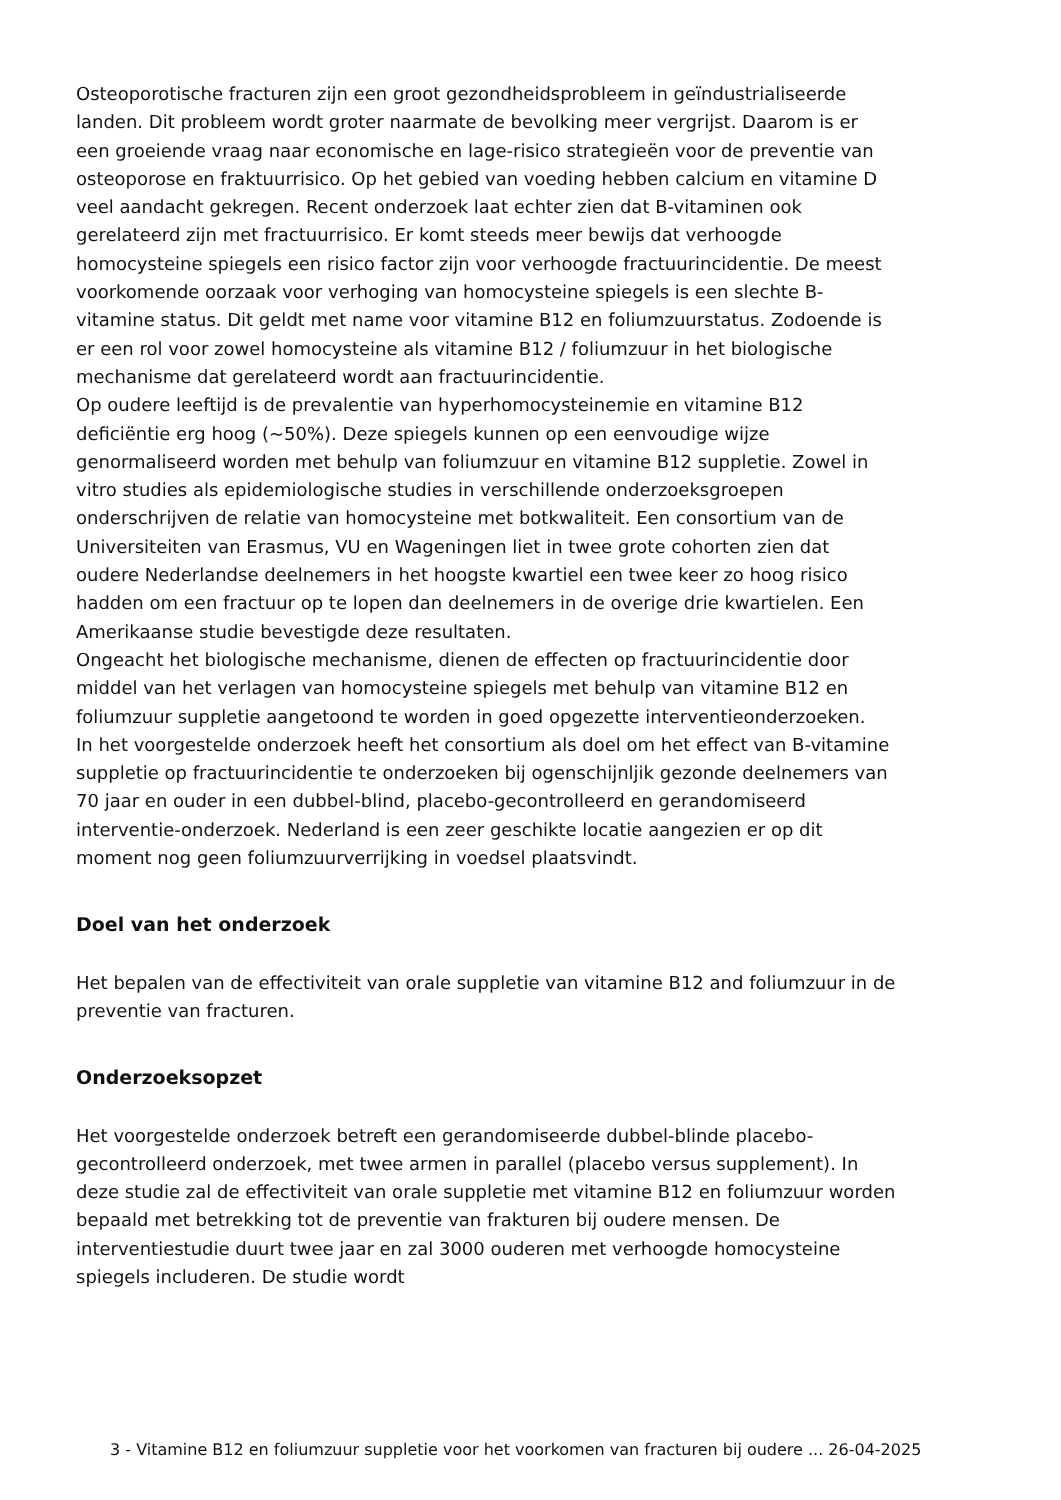Osteoporotische fracturen zijn een groot gezondheidsprobleem in geïndustrialiseerde landen. Dit probleem wordt groter naarmate de bevolking meer vergrijst. Daarom is er een groeiende vraag naar economische en lage-risico strategieën voor de preventie van osteoporose en fraktuurrisico. Op het gebied van voeding hebben calcium en vitamine D veel aandacht gekregen. Recent onderzoek laat echter zien dat B-vitaminen ook gerelateerd zijn met fractuurrisico. Er komt steeds meer bewijs dat verhoogde homocysteine spiegels een risico factor zijn voor verhoogde fractuurincidentie. De meest voorkomende oorzaak voor verhoging van homocysteine spiegels is een slechte B-vitamine status. Dit geldt met name voor vitamine B12 en foliumzuurstatus. Zodoende is er een rol voor zowel homocysteine als vitamine B12 / foliumzuur in het biologische mechanisme dat gerelateerd wordt aan fractuurincidentie.
Op oudere leeftijd is de prevalentie van hyperhomocysteinemie en vitamine B12 deficiëntie erg hoog (~50%). Deze spiegels kunnen op een eenvoudige wijze genormaliseerd worden met behulp van foliumzuur en vitamine B12 suppletie. Zowel in vitro studies als epidemiologische studies in verschillende onderzoeksgroepen onderschrijven de relatie van homocysteine met botkwaliteit. Een consortium van de Universiteiten van Erasmus, VU en Wageningen liet in twee grote cohorten zien dat oudere Nederlandse deelnemers in het hoogste kwartiel een twee keer zo hoog risico hadden om een fractuur op te lopen dan deelnemers in de overige drie kwartielen. Een Amerikaanse studie bevestigde deze resultaten.
Ongeacht het biologische mechanisme, dienen de effecten op fractuurincidentie door middel van het verlagen van homocysteine spiegels met behulp van vitamine B12 en foliumzuur suppletie aangetoond te worden in goed opgezette interventieonderzoeken.
In het voorgestelde onderzoek heeft het consortium als doel om het effect van B-vitamine suppletie op fractuurincidentie te onderzoeken bij ogenschijnljik gezonde deelnemers van 70 jaar en ouder in een dubbel-blind, placebo-gecontrolleerd en gerandomiseerd interventie-onderzoek. Nederland is een zeer geschikte locatie aangezien er op dit moment nog geen foliumzuurverrijking in voedsel plaatsvindt.
Doel van het onderzoek
Het bepalen van de effectiviteit van orale suppletie van vitamine B12 and foliumzuur in de preventie van fracturen.
Onderzoeksopzet
Het voorgestelde onderzoek betreft een gerandomiseerde dubbel-blinde placebo-gecontrolleerd onderzoek, met twee armen in parallel (placebo versus supplement). In deze studie zal de effectiviteit van orale suppletie met vitamine B12 en foliumzuur worden bepaald met betrekking tot de preventie van frakturen bij oudere mensen. De interventiestudie duurt twee jaar en zal 3000 ouderen met verhoogde homocysteine spiegels includeren. De studie wordt
3 - Vitamine B12 en foliumzuur suppletie voor het voorkomen van fracturen bij oudere ... 26-04-2025